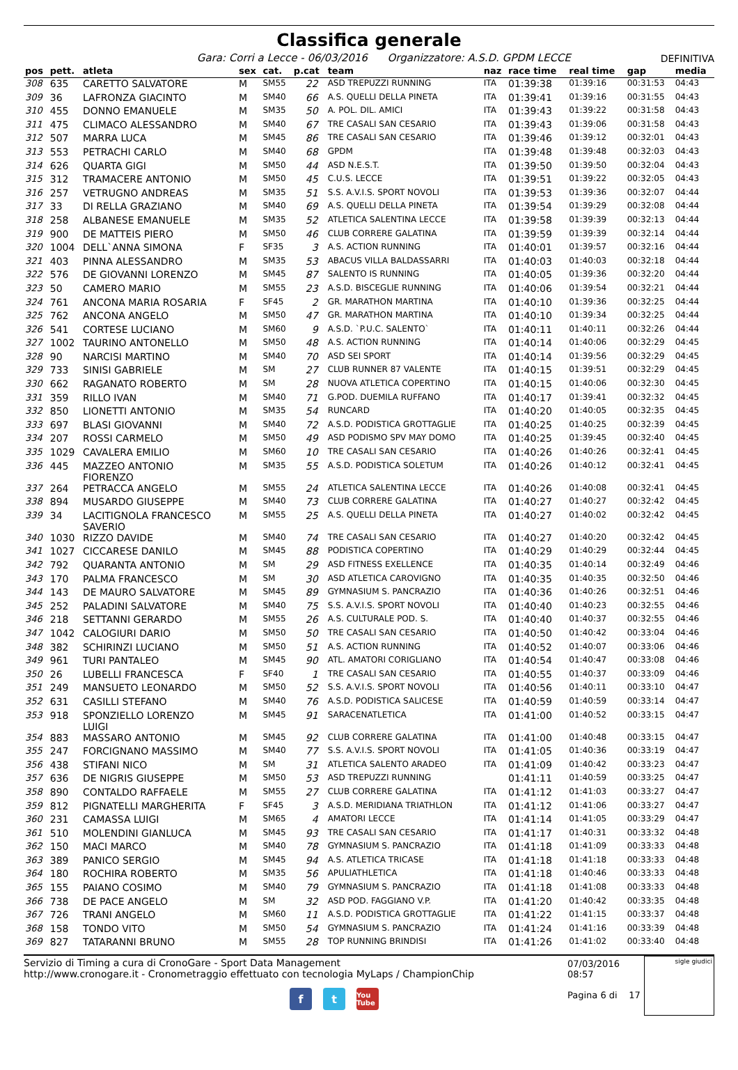Classifica generale
Gara: Corri a Lecce - 06/03/2016 Organizzatore: A.S.D. GPDM LECCE
DEFINITIVA
| pos | pett. | atleta | sex | cat. | p.cat | team | naz | race time | real time | gap | media |
| --- | --- | --- | --- | --- | --- | --- | --- | --- | --- | --- | --- |
| 308 | 635 | CARETTO SALVATORE | M | SM55 | 22 | ASD TREPUZZI RUNNING | ITA | 01:39:38 | 01:39:16 | 00:31:53 | 04:43 |
| 309 | 36 | LAFRONZA GIACINTO | M | SM40 | 66 | A.S. QUELLI DELLA PINETA | ITA | 01:39:41 | 01:39:16 | 00:31:55 | 04:43 |
| 310 | 455 | DONNO EMANUELE | M | SM35 | 50 | A. POL. DIL. AMICI | ITA | 01:39:43 | 01:39:22 | 00:31:58 | 04:43 |
| 311 | 475 | CLIMACO ALESSANDRO | M | SM40 | 67 | TRE CASALI SAN CESARIO | ITA | 01:39:43 | 01:39:06 | 00:31:58 | 04:43 |
| 312 | 507 | MARRA LUCA | M | SM45 | 86 | TRE CASALI SAN CESARIO | ITA | 01:39:46 | 01:39:12 | 00:32:01 | 04:43 |
| 313 | 553 | PETRACHI CARLO | M | SM40 | 68 | GPDM | ITA | 01:39:48 | 01:39:48 | 00:32:03 | 04:43 |
| 314 | 626 | QUARTA GIGI | M | SM50 | 44 | ASD N.E.S.T. | ITA | 01:39:50 | 01:39:50 | 00:32:04 | 04:43 |
| 315 | 312 | TRAMACERE ANTONIO | M | SM50 | 45 | C.U.S. LECCE | ITA | 01:39:51 | 01:39:22 | 00:32:05 | 04:43 |
| 316 | 257 | VETRUGNO ANDREAS | M | SM35 | 51 | S.S. A.V.I.S. SPORT NOVOLI | ITA | 01:39:53 | 01:39:36 | 00:32:07 | 04:44 |
| 317 | 33 | DI RELLA GRAZIANO | M | SM40 | 69 | A.S. QUELLI DELLA PINETA | ITA | 01:39:54 | 01:39:29 | 00:32:08 | 04:44 |
| 318 | 258 | ALBANESE EMANUELE | M | SM35 | 52 | ATLETICA SALENTINA LECCE | ITA | 01:39:58 | 01:39:39 | 00:32:13 | 04:44 |
| 319 | 900 | DE MATTEIS PIERO | M | SM50 | 46 | CLUB CORRERE GALATINA | ITA | 01:39:59 | 01:39:39 | 00:32:14 | 04:44 |
| 320 | 1004 | DELL`ANNA SIMONA | F | SF35 | 3 | A.S. ACTION RUNNING | ITA | 01:40:01 | 01:39:57 | 00:32:16 | 04:44 |
| 321 | 403 | PINNA ALESSANDRO | M | SM35 | 53 | ABACUS VILLA BALDASSARRI | ITA | 01:40:03 | 01:40:03 | 00:32:18 | 04:44 |
| 322 | 576 | DE GIOVANNI LORENZO | M | SM45 | 87 | SALENTO IS RUNNING | ITA | 01:40:05 | 01:39:36 | 00:32:20 | 04:44 |
| 323 | 50 | CAMERO MARIO | M | SM55 | 23 | A.S.D. BISCEGLIE RUNNING | ITA | 01:40:06 | 01:39:54 | 00:32:21 | 04:44 |
| 324 | 761 | ANCONA MARIA ROSARIA | F | SF45 | 2 | GR. MARATHON MARTINA | ITA | 01:40:10 | 01:39:36 | 00:32:25 | 04:44 |
| 325 | 762 | ANCONA ANGELO | M | SM50 | 47 | GR. MARATHON MARTINA | ITA | 01:40:10 | 01:39:34 | 00:32:25 | 04:44 |
| 326 | 541 | CORTESE LUCIANO | M | SM60 | 9 | A.S.D. `P.U.C. SALENTO` | ITA | 01:40:11 | 01:40:11 | 00:32:26 | 04:44 |
| 327 | 1002 | TAURINO ANTONELLO | M | SM50 | 48 | A.S. ACTION RUNNING | ITA | 01:40:14 | 01:40:06 | 00:32:29 | 04:45 |
| 328 | 90 | NARCISI MARTINO | M | SM40 | 70 | ASD SEI SPORT | ITA | 01:40:14 | 01:39:56 | 00:32:29 | 04:45 |
| 329 | 733 | SINISI GABRIELE | M | SM | 27 | CLUB RUNNER 87 VALENTE | ITA | 01:40:15 | 01:39:51 | 00:32:29 | 04:45 |
| 330 | 662 | RAGANATO ROBERTO | M | SM | 28 | NUOVA ATLETICA COPERTINO | ITA | 01:40:15 | 01:40:06 | 00:32:30 | 04:45 |
| 331 | 359 | RILLO IVAN | M | SM40 | 71 | G.POD. DUEMILA RUFFANO | ITA | 01:40:17 | 01:39:41 | 00:32:32 | 04:45 |
| 332 | 850 | LIONETTI ANTONIO | M | SM35 | 54 | RUNCARD | ITA | 01:40:20 | 01:40:05 | 00:32:35 | 04:45 |
| 333 | 697 | BLASI GIOVANNI | M | SM40 | 72 | A.S.D. PODISTICA GROTTAGLIE | ITA | 01:40:25 | 01:40:25 | 00:32:39 | 04:45 |
| 334 | 207 | ROSSI CARMELO | M | SM50 | 49 | ASD PODISMO SPV MAY DOMO | ITA | 01:40:25 | 01:39:45 | 00:32:40 | 04:45 |
| 335 | 1029 | CAVALERA EMILIO | M | SM60 | 10 | TRE CASALI SAN CESARIO | ITA | 01:40:26 | 01:40:26 | 00:32:41 | 04:45 |
| 336 | 445 | MAZZEO ANTONIO FIORENZO | M | SM35 | 55 | A.S.D. PODISTICA SOLETUM | ITA | 01:40:26 | 01:40:12 | 00:32:41 | 04:45 |
| 337 | 264 | PETRACCA ANGELO | M | SM55 | 24 | ATLETICA SALENTINA LECCE | ITA | 01:40:26 | 01:40:08 | 00:32:41 | 04:45 |
| 338 | 894 | MUSARDO GIUSEPPE | M | SM40 | 73 | CLUB CORRERE GALATINA | ITA | 01:40:27 | 01:40:27 | 00:32:42 | 04:45 |
| 339 | 34 | LACITIGNOLA FRANCESCO SAVERIO | M | SM55 | 25 | A.S. QUELLI DELLA PINETA | ITA | 01:40:27 | 01:40:02 | 00:32:42 | 04:45 |
| 340 | 1030 | RIZZO DAVIDE | M | SM40 | 74 | TRE CASALI SAN CESARIO | ITA | 01:40:27 | 01:40:20 | 00:32:42 | 04:45 |
| 341 | 1027 | CICCARESE DANILO | M | SM45 | 88 | PODISTICA COPERTINO | ITA | 01:40:29 | 01:40:29 | 00:32:44 | 04:45 |
| 342 | 792 | QUARANTA ANTONIO | M | SM | 29 | ASD FITNESS EXELLENCE | ITA | 01:40:35 | 01:40:14 | 00:32:49 | 04:46 |
| 343 | 170 | PALMA FRANCESCO | M | SM | 30 | ASD ATLETICA CAROVIGNO | ITA | 01:40:35 | 01:40:35 | 00:32:50 | 04:46 |
| 344 | 143 | DE MAURO SALVATORE | M | SM45 | 89 | GYMNASIUM S. PANCRAZIO | ITA | 01:40:36 | 01:40:26 | 00:32:51 | 04:46 |
| 345 | 252 | PALADINI SALVATORE | M | SM40 | 75 | S.S. A.V.I.S. SPORT NOVOLI | ITA | 01:40:40 | 01:40:23 | 00:32:55 | 04:46 |
| 346 | 218 | SETTANNI GERARDO | M | SM55 | 26 | A.S. CULTURALE POD. S. | ITA | 01:40:40 | 01:40:37 | 00:32:55 | 04:46 |
| 347 | 1042 | CALOGIURI DARIO | M | SM50 | 50 | TRE CASALI SAN CESARIO | ITA | 01:40:50 | 01:40:42 | 00:33:04 | 04:46 |
| 348 | 382 | SCHIRINZI LUCIANO | M | SM50 | 51 | A.S. ACTION RUNNING | ITA | 01:40:52 | 01:40:07 | 00:33:06 | 04:46 |
| 349 | 961 | TURI PANTALEO | M | SM45 | 90 | ATL. AMATORI CORIGLIANO | ITA | 01:40:54 | 01:40:47 | 00:33:08 | 04:46 |
| 350 | 26 | LUBELLI FRANCESCA | F | SF40 | 1 | TRE CASALI SAN CESARIO | ITA | 01:40:55 | 01:40:37 | 00:33:09 | 04:46 |
| 351 | 249 | MANSUETO LEONARDO | M | SM50 | 52 | S.S. A.V.I.S. SPORT NOVOLI | ITA | 01:40:56 | 01:40:11 | 00:33:10 | 04:47 |
| 352 | 631 | CASILLI STEFANO | M | SM40 | 76 | A.S.D. PODISTICA SALICESE | ITA | 01:40:59 | 01:40:59 | 00:33:14 | 04:47 |
| 353 | 918 | SPONZIELLO LORENZO LUIGI | M | SM45 | 91 | SARACENATLETICA | ITA | 01:41:00 | 01:40:52 | 00:33:15 | 04:47 |
| 354 | 883 | MASSARO ANTONIO | M | SM45 | 92 | CLUB CORRERE GALATINA | ITA | 01:41:00 | 01:40:48 | 00:33:15 | 04:47 |
| 355 | 247 | FORCIGNANO MASSIMO | M | SM40 | 77 | S.S. A.V.I.S. SPORT NOVOLI | ITA | 01:41:05 | 01:40:36 | 00:33:19 | 04:47 |
| 356 | 438 | STIFANI NICO | M | SM | 31 | ATLETICA SALENTO ARADEO | ITA | 01:41:09 | 01:40:42 | 00:33:23 | 04:47 |
| 357 | 636 | DE NIGRIS GIUSEPPE | M | SM50 | 53 | ASD TREPUZZI RUNNING | | 01:41:11 | 01:40:59 | 00:33:25 | 04:47 |
| 358 | 890 | CONTALDO RAFFAELE | M | SM55 | 27 | CLUB CORRERE GALATINA | ITA | 01:41:12 | 01:41:03 | 00:33:27 | 04:47 |
| 359 | 812 | PIGNATELLI MARGHERITA | F | SF45 | 3 | A.S.D. MERIDIANA TRIATHLON | ITA | 01:41:12 | 01:41:06 | 00:33:27 | 04:47 |
| 360 | 231 | CAMASSA LUIGI | M | SM65 | 4 | AMATORI LECCE | ITA | 01:41:14 | 01:41:05 | 00:33:29 | 04:47 |
| 361 | 510 | MOLENDINI GIANLUCA | M | SM45 | 93 | TRE CASALI SAN CESARIO | ITA | 01:41:17 | 01:40:31 | 00:33:32 | 04:48 |
| 362 | 150 | MACI MARCO | M | SM40 | 78 | GYMNASIUM S. PANCRAZIO | ITA | 01:41:18 | 01:41:09 | 00:33:33 | 04:48 |
| 363 | 389 | PANICO SERGIO | M | SM45 | 94 | A.S. ATLETICA TRICASE | ITA | 01:41:18 | 01:41:18 | 00:33:33 | 04:48 |
| 364 | 180 | ROCHIRA ROBERTO | M | SM35 | 56 | APULIATHLETICA | ITA | 01:41:18 | 01:40:46 | 00:33:33 | 04:48 |
| 365 | 155 | PAIANO COSIMO | M | SM40 | 79 | GYMNASIUM S. PANCRAZIO | ITA | 01:41:18 | 01:41:08 | 00:33:33 | 04:48 |
| 366 | 738 | DE PACE ANGELO | M | SM | 32 | ASD POD. FAGGIANO V.P. | ITA | 01:41:20 | 01:40:42 | 00:33:35 | 04:48 |
| 367 | 726 | TRANI ANGELO | M | SM60 | 11 | A.S.D. PODISTICA GROTTAGLIE | ITA | 01:41:22 | 01:41:15 | 00:33:37 | 04:48 |
| 368 | 158 | TONDO VITO | M | SM50 | 54 | GYMNASIUM S. PANCRAZIO | ITA | 01:41:24 | 01:41:16 | 00:33:39 | 04:48 |
| 369 | 827 | TATARANNI BRUNO | M | SM55 | 28 | TOP RUNNING BRINDISI | ITA | 01:41:26 | 01:41:02 | 00:33:40 | 04:48 |
Servizio di Timing a cura di CronoGare - Sport Data Management
http://www.cronogare.it - Cronometraggio effettuato con tecnologia MyLaps / ChampionChip
07/03/2016 08:57
Pagina 6 di 17
sigle giudici
f t You Tube